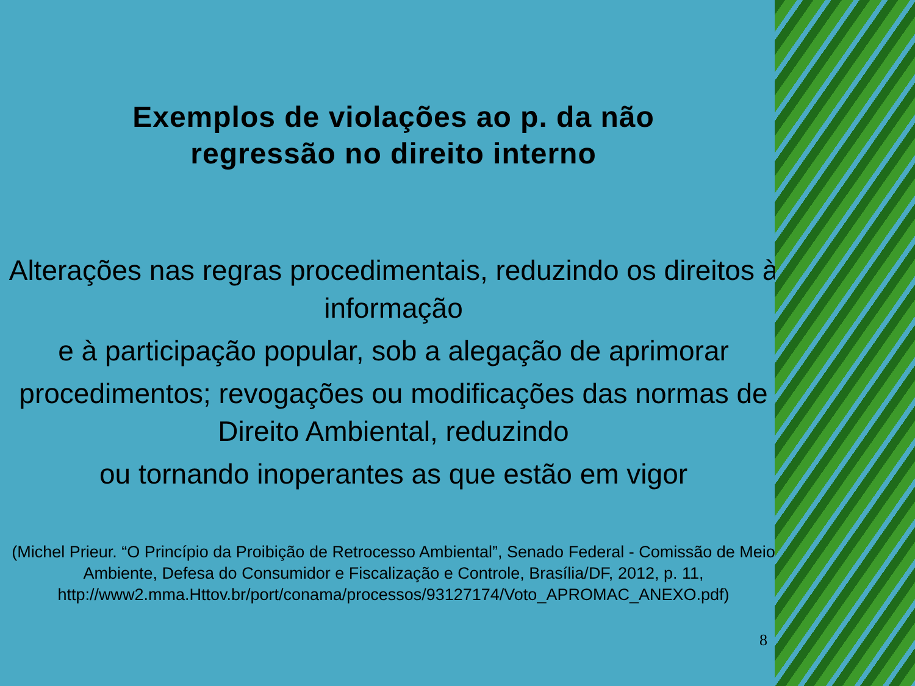Exemplos de violações ao p. da não
regressão no direito interno
Alterações nas regras procedimentais, reduzindo os direitos à informação
e à participação popular, sob a alegação de aprimorar
procedimentos; revogações ou modificações das normas de Direito Ambiental, reduzindo
ou tornando inoperantes as que estão em vigor
(Michel Prieur. “O Princípio da Proibição de Retrocesso Ambiental”, Senado Federal - Comissão de Meio Ambiente, Defesa do Consumidor e Fiscalização e Controle, Brasília/DF, 2012, p. 11, http://www2.mma.Httov.br/port/conama/processos/93127174/Voto_APROMAC_ANEXO.pdf)
8